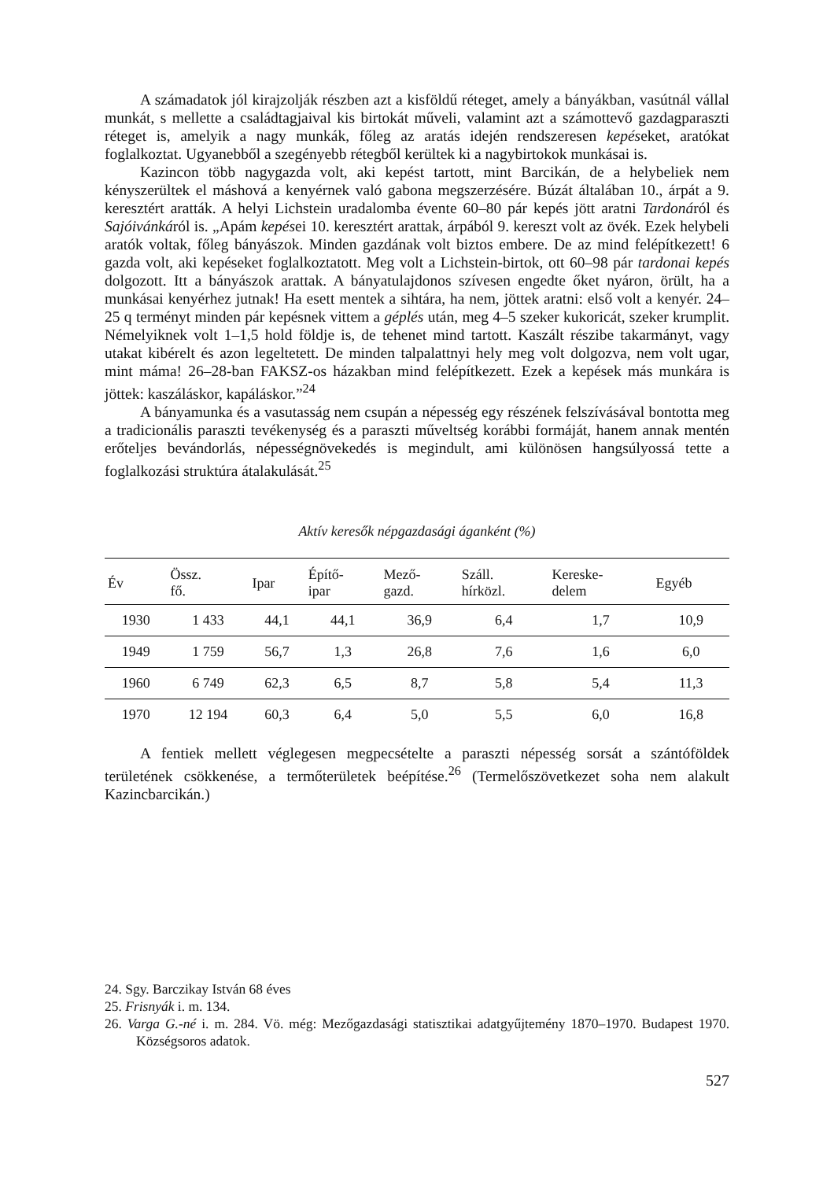A számadatok jól kirajzolják részben azt a kisföldű réteget, amely a bányákban, vasútnál vállal munkát, s mellette a családtagjaival kis birtokát műveli, valamint azt a számottevő gazdagparaszti réteget is, amelyik a nagy munkák, főleg az aratás idején rendszeresen kepéseket, aratókat foglalkoztat. Ugyanebből a szegényebb rétegből kerültek ki a nagybirtokok munkásai is.
Kazincon több nagygazda volt, aki kepést tartott, mint Barcikán, de a helybeliek nem kényszerültek el máshová a kenyérnek való gabona megszerzésére. Búzát általában 10., árpát a 9. keresztért aratták. A helyi Lichstein uradalomba évente 60–80 pár kepés jött aratni Tardonáról és Sajóivánkáról is. „Apám kepései 10. keresztért arattak, árpából 9. kereszt volt az övék. Ezek helybeli aratók voltak, főleg bányászok. Minden gazdának volt biztos embere. De az mind felépítkezett! 6 gazda volt, aki kepéseket foglalkoztatott. Meg volt a Lichstein-birtok, ott 60–98 pár tardonai kepés dolgozott. Itt a bányászok arattak. A bányatulajdonos szívesen engedte őket nyáron, örült, ha a munkásai kenyérhez jutnak! Ha esett mentek a sihtára, ha nem, jöttek aratni: első volt a kenyér. 24–25 q terményt minden pár kepésnek vittem a géplés után, meg 4–5 szeker kukoricát, szeker krumplit. Némelyiknek volt 1–1,5 hold földje is, de tehenet mind tartott. Kaszált részibe takarmányt, vagy utakat kibérelt és azon legeltetett. De minden talpalattnyi hely meg volt dolgozva, nem volt ugar, mint máma! 26–28-ban FAKSZ-os házakban mind felépítkezett. Ezek a kepések más munkára is jöttek: kaszáláskor, kapáláskor.”<sup>24</sup>
A bányamunka és a vasutasság nem csupán a népesség egy részének felszívásával bontotta meg a tradicionális paraszti tevékenység és a paraszti műveltség korábbi formáját, hanem annak mentén erőteljes bevándorlás, népességnövekedés is megindult, ami különösen hangsúlyossá tette a foglalkozási struktúra átalakulását.<sup>25</sup>
Aktív keresők népgazdasági áganként (%)
| Év | Össz. fő. | Ipar | Építő- ipar | Mező- gazd. | Száll. hírközl. | Kereske- delem | Egyéb |
| --- | --- | --- | --- | --- | --- | --- | --- |
| 1930 | 1 433 | 44,1 | 44,1 | 36,9 | 6,4 | 1,7 | 10,9 |
| 1949 | 1 759 | 56,7 | 1,3 | 26,8 | 7,6 | 1,6 | 6,0 |
| 1960 | 6 749 | 62,3 | 6,5 | 8,7 | 5,8 | 5,4 | 11,3 |
| 1970 | 12 194 | 60,3 | 6,4 | 5,0 | 5,5 | 6,0 | 16,8 |
A fentiek mellett véglegesen megpecsételte a paraszti népesség sorsát a szántóföldek területének csökkenése, a termőterületek beépítése.<sup>26</sup> (Termelőszövetkezet soha nem alakult Kazincbarcikán.)
24. Sgy. Barczikay István 68 éves
25. Frisnyák i. m. 134.
26. Varga G.-né i. m. 284. Vö. még: Mezőgazdasági statisztikai adatgyűjtemény 1870–1970. Budapest 1970. Községsoros adatok.
527